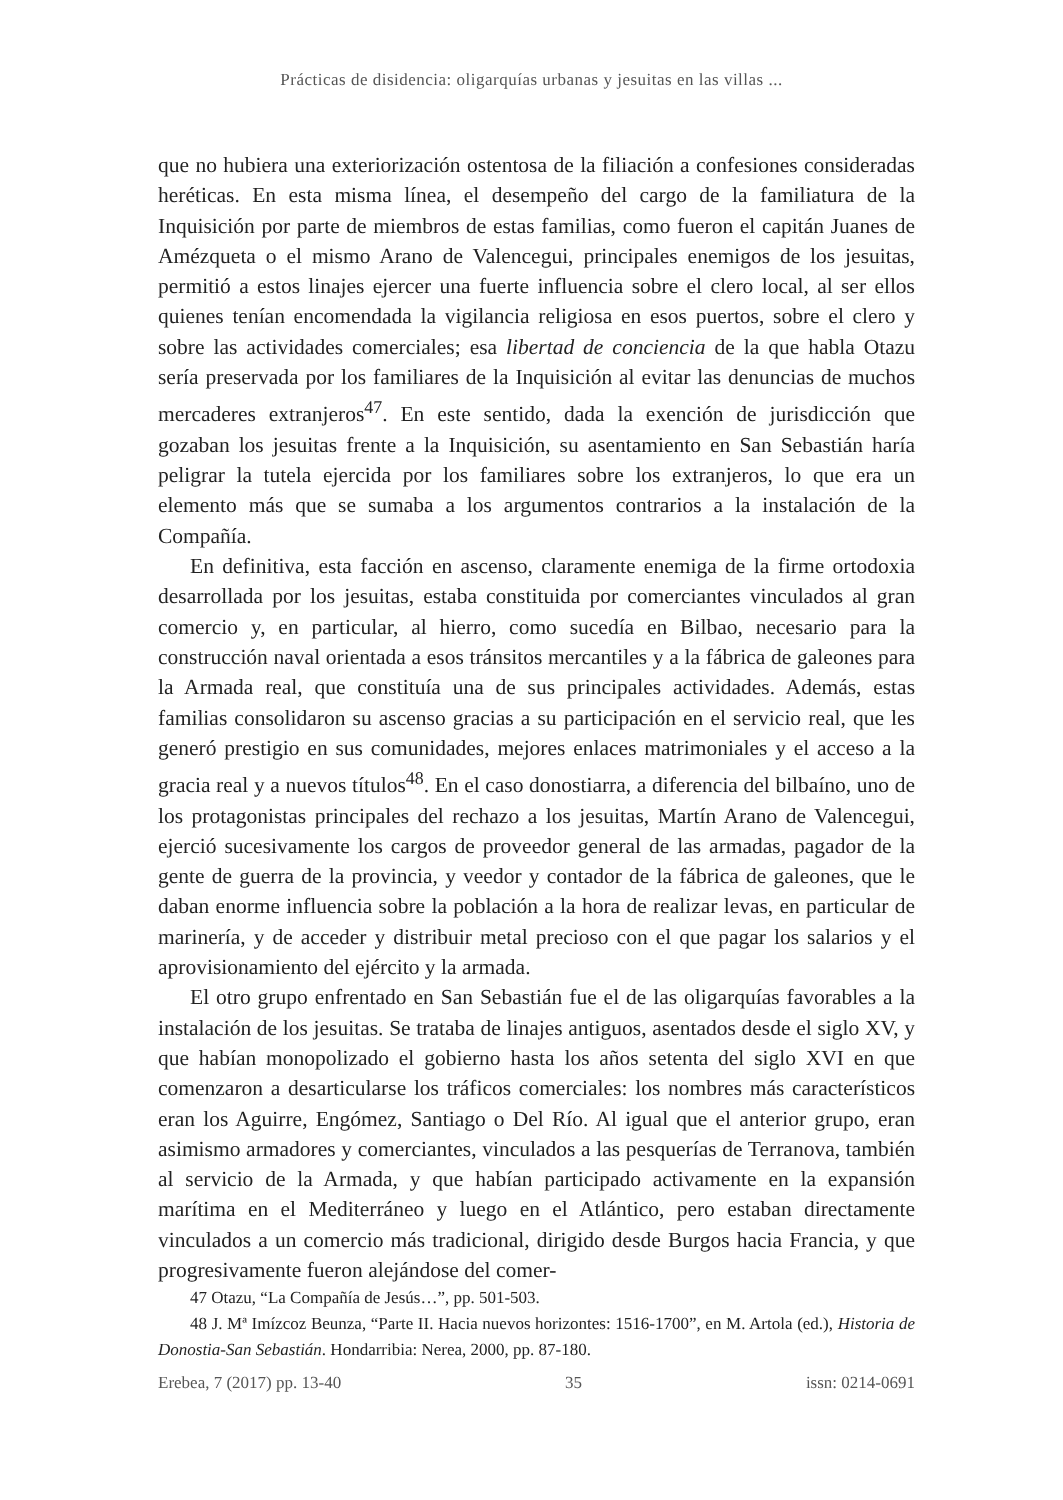Prácticas de disidencia: oligarquías urbanas y jesuitas en las villas ...
que no hubiera una exteriorización ostentosa de la filiación a confesiones consideradas heréticas. En esta misma línea, el desempeño del cargo de la familiatura de la Inquisición por parte de miembros de estas familias, como fueron el capitán Juanes de Amézqueta o el mismo Arano de Valencegui, principales enemigos de los jesuitas, permitió a estos linajes ejercer una fuerte influencia sobre el clero local, al ser ellos quienes tenían encomendada la vigilancia religiosa en esos puertos, sobre el clero y sobre las actividades comerciales; esa libertad de conciencia de la que habla Otazu sería preservada por los familiares de la Inquisición al evitar las denuncias de muchos mercaderes extranjeros<sup>47</sup>. En este sentido, dada la exención de jurisdicción que gozaban los jesuitas frente a la Inquisición, su asentamiento en San Sebastián haría peligrar la tutela ejercida por los familiares sobre los extranjeros, lo que era un elemento más que se sumaba a los argumentos contrarios a la instalación de la Compañía.
En definitiva, esta facción en ascenso, claramente enemiga de la firme ortodoxia desarrollada por los jesuitas, estaba constituida por comerciantes vinculados al gran comercio y, en particular, al hierro, como sucedía en Bilbao, necesario para la construcción naval orientada a esos tránsitos mercantiles y a la fábrica de galeones para la Armada real, que constituía una de sus principales actividades. Además, estas familias consolidaron su ascenso gracias a su participación en el servicio real, que les generó prestigio en sus comunidades, mejores enlaces matrimoniales y el acceso a la gracia real y a nuevos títulos<sup>48</sup>. En el caso donostiarra, a diferencia del bilbaíno, uno de los protagonistas principales del rechazo a los jesuitas, Martín Arano de Valencegui, ejerció sucesivamente los cargos de proveedor general de las armadas, pagador de la gente de guerra de la provincia, y veedor y contador de la fábrica de galeones, que le daban enorme influencia sobre la población a la hora de realizar levas, en particular de marinería, y de acceder y distribuir metal precioso con el que pagar los salarios y el aprovisionamiento del ejército y la armada.
El otro grupo enfrentado en San Sebastián fue el de las oligarquías favorables a la instalación de los jesuitas. Se trataba de linajes antiguos, asentados desde el siglo XV, y que habían monopolizado el gobierno hasta los años setenta del siglo XVI en que comenzaron a desarticularse los tráficos comerciales: los nombres más característicos eran los Aguirre, Engómez, Santiago o Del Río. Al igual que el anterior grupo, eran asimismo armadores y comerciantes, vinculados a las pesquerías de Terranova, también al servicio de la Armada, y que habían participado activamente en la expansión marítima en el Mediterráneo y luego en el Atlántico, pero estaban directamente vinculados a un comercio más tradicional, dirigido desde Burgos hacia Francia, y que progresivamente fueron alejándose del comer-
47 Otazu, “La Compañía de Jesús…”, pp. 501-503.
48 J. Mª Imízcoz Beunza, “Parte II. Hacia nuevos horizontes: 1516-1700”, en M. Artola (ed.), Historia de Donostia-San Sebastián. Hondarribia: Nerea, 2000, pp. 87-180.
Erebea, 7 (2017) pp. 13-40 35 issn: 0214-0691